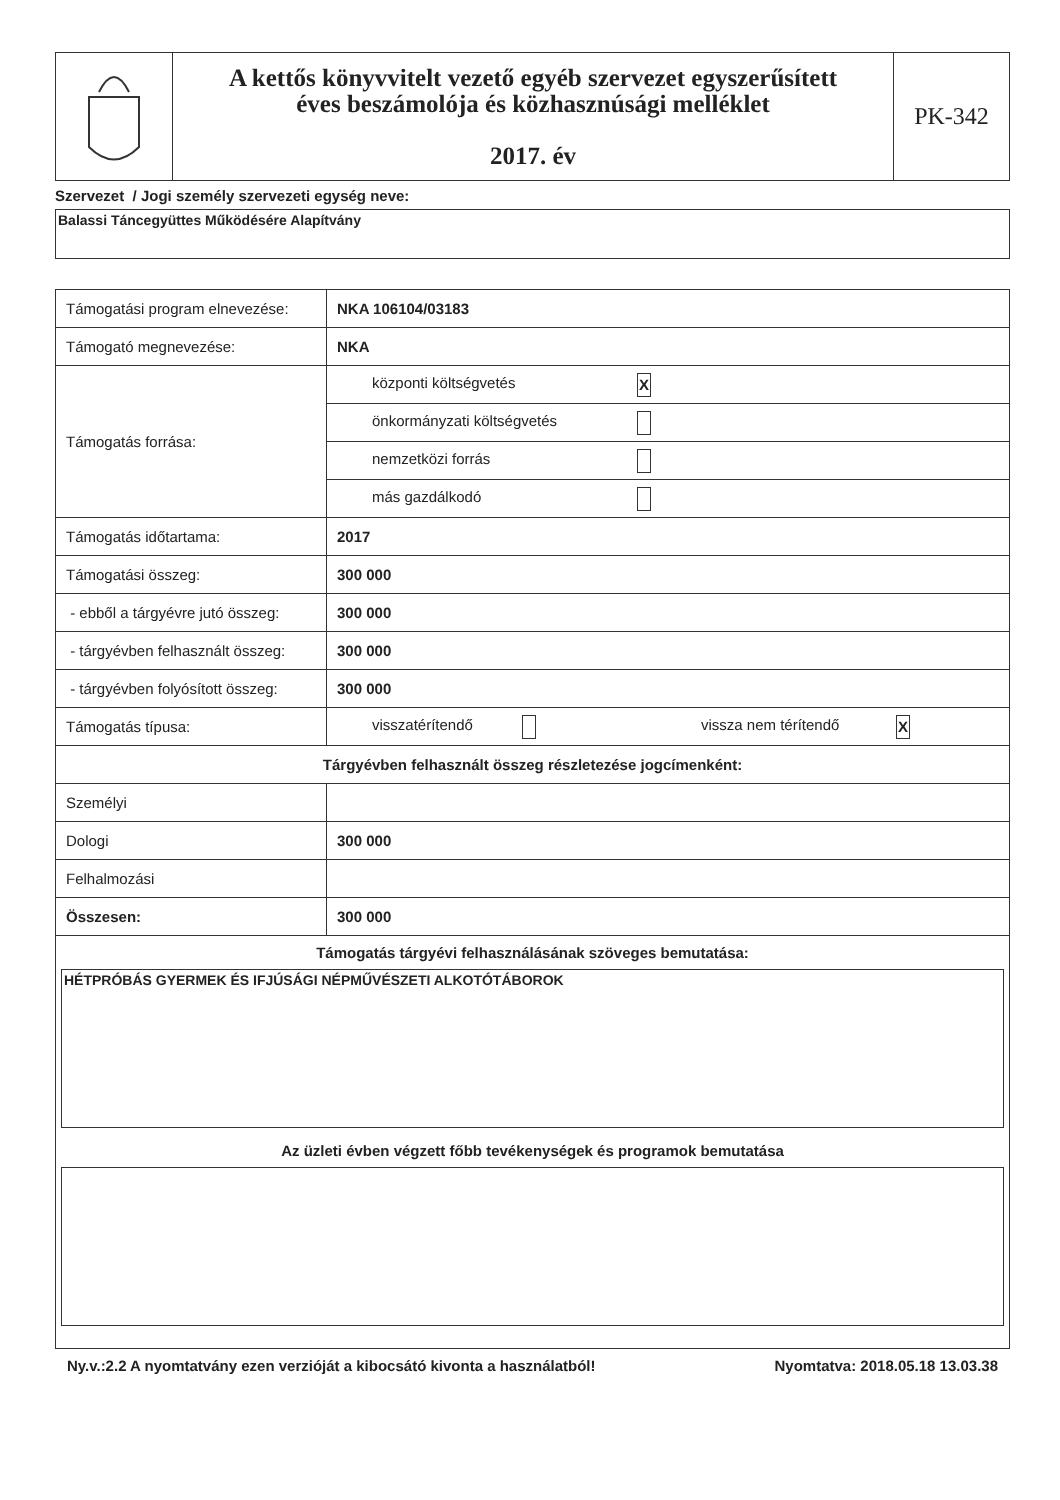| | A kettős könyvvitelt vezető egyéb szervezet egyszerűsített éves beszámolója és közhasznúsági melléklet 2017. év | PK-342 |
Szervezet / Jogi személy szervezeti egység neve:
Balassi Táncegyüttes Működésére Alapítvány
| Támogatási program elnevezése: | NKA 106104/03183 |
| Támogató megnevezése: | NKA |
| Támogatás forrása: | központi költségvetés X |
| | önkormányzati költségvetés |
| | nemzetközi forrás |
| | más gazdálkodó |
| Támogatás időtartama: | 2017 |
| Támogatási összeg: | 300 000 |
| - ebből a tárgyévre jutó összeg: | 300 000 |
| - tárgyévben felhasznált összeg: | 300 000 |
| - tárgyévben folyósított összeg: | 300 000 |
| Támogatás típusa: | visszatérítendő vissza nem térítendő X |
| Tárgyévben felhasznált összeg részletezése jogcímenként: | |
| Személyi | |
| Dologi | 300 000 |
| Felhalmozási | |
| Összesen: | 300 000 |
| Támogatás tárgyévi felhasználásának szöveges bemutatása: HÉTPRÓBÁS GYERMEK ÉS IFJÚSÁGI NÉPMŰVÉSZETI ALKOTÓTÁBOROK Az üzleti évben végzett főbb tevékenységek és programok bemutatása | |
Ny.v.:2.2 A nyomtatvány ezen verzióját a kibocsátó kivonta a használatból! Nyomtatva: 2018.05.18 13.03.38